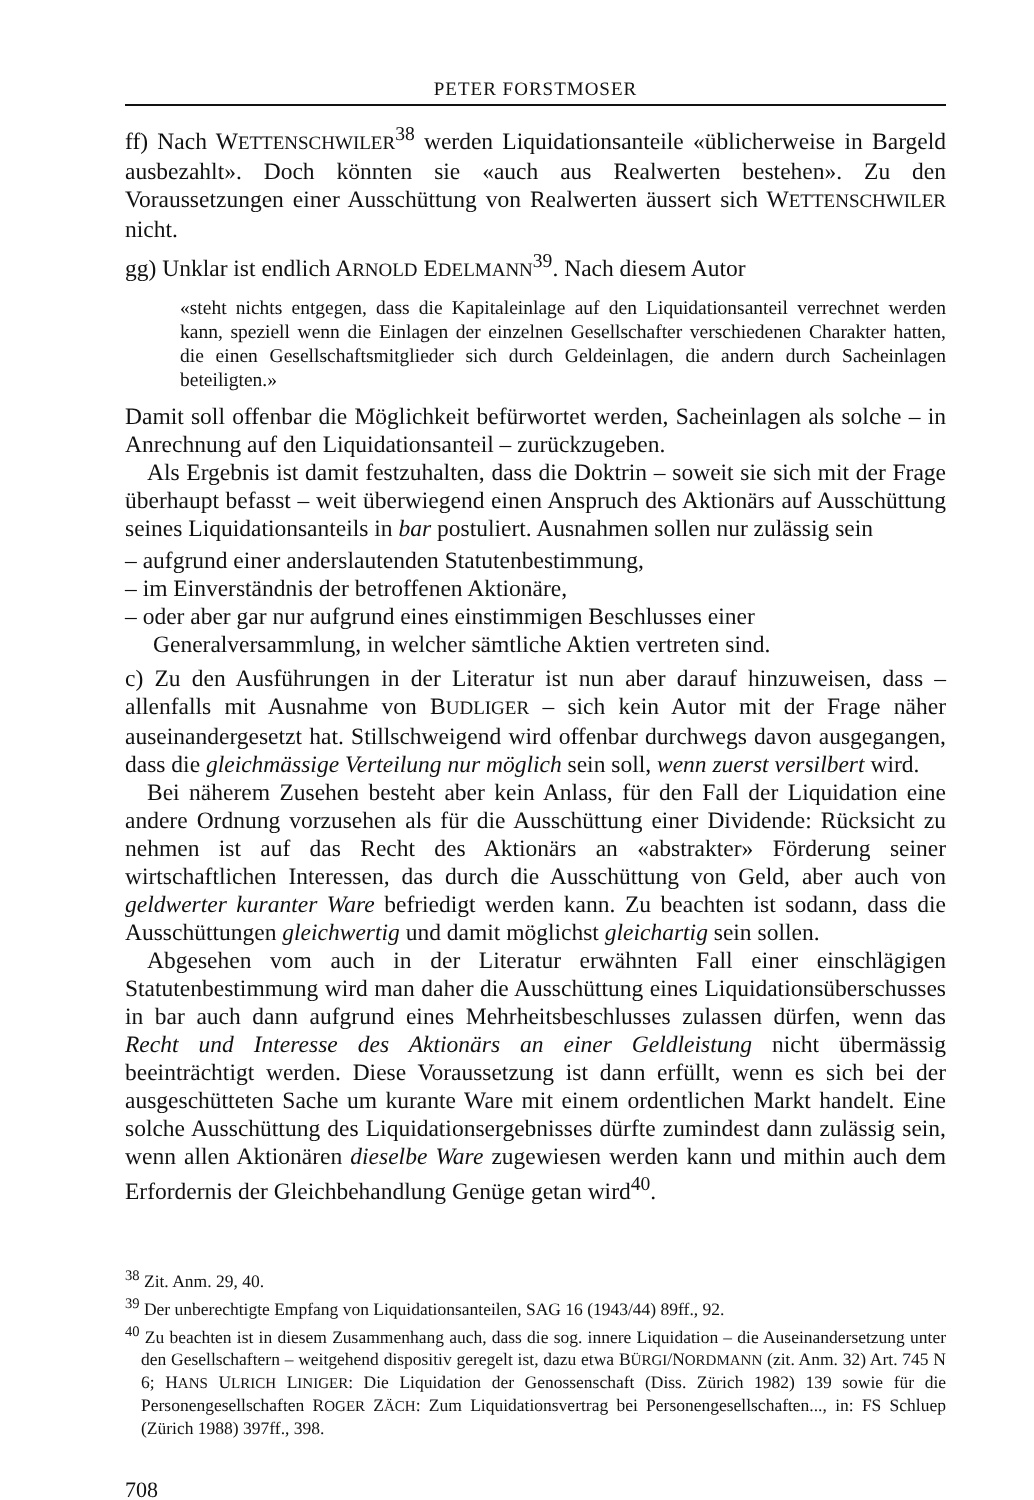PETER FORSTMOSER
ff) Nach WETTENSCHWILER<sup>38</sup> werden Liquidationsanteile «üblicherweise in Bargeld ausbezahlt». Doch könnten sie «auch aus Realwerten bestehen». Zu den Voraussetzungen einer Ausschüttung von Realwerten äussert sich WETTENSCHWILER nicht.
gg) Unklar ist endlich ARNOLD EDELMANN<sup>39</sup>. Nach diesem Autor
«steht nichts entgegen, dass die Kapitaleinlage auf den Liquidationsanteil verrechnet werden kann, speziell wenn die Einlagen der einzelnen Gesellschafter verschiedenen Charakter hatten, die einen Gesellschaftsmitglieder sich durch Geldeinlagen, die andern durch Sacheinlagen beteiligten.»
Damit soll offenbar die Möglichkeit befürwortet werden, Sacheinlagen als solche – in Anrechnung auf den Liquidationsanteil – zurückzugeben.
Als Ergebnis ist damit festzuhalten, dass die Doktrin – soweit sie sich mit der Frage überhaupt befasst – weit überwiegend einen Anspruch des Aktionärs auf Ausschüttung seines Liquidationsanteils in bar postuliert. Ausnahmen sollen nur zulässig sein
– aufgrund einer anderslautenden Statutenbestimmung,
– im Einverständnis der betroffenen Aktionäre,
– oder aber gar nur aufgrund eines einstimmigen Beschlusses einer Generalversammlung, in welcher sämtliche Aktien vertreten sind.
c) Zu den Ausführungen in der Literatur ist nun aber darauf hinzuweisen, dass – allenfalls mit Ausnahme von BUDLIGER – sich kein Autor mit der Frage näher auseinandergesetzt hat. Stillschweigend wird offenbar durchwegs davon ausgegangen, dass die gleichmässige Verteilung nur möglich sein soll, wenn zuerst versilbert wird.
Bei näherem Zusehen besteht aber kein Anlass, für den Fall der Liquidation eine andere Ordnung vorzusehen als für die Ausschüttung einer Dividende: Rücksicht zu nehmen ist auf das Recht des Aktionärs an «abstrakter» Förderung seiner wirtschaftlichen Interessen, das durch die Ausschüttung von Geld, aber auch von geldwerter kuranter Ware befriedigt werden kann. Zu beachten ist sodann, dass die Ausschüttungen gleichwertig und damit möglichst gleichartig sein sollen.
Abgesehen vom auch in der Literatur erwähnten Fall einer einschlägigen Statutenbestimmung wird man daher die Ausschüttung eines Liquidationsüberschusses in bar auch dann aufgrund eines Mehrheitsbeschlusses zulassen dürfen, wenn das Recht und Interesse des Aktionärs an einer Geldleistung nicht übermässig beeinträchtigt werden. Diese Voraussetzung ist dann erfüllt, wenn es sich bei der ausgeschütteten Sache um kurante Ware mit einem ordentlichen Markt handelt. Eine solche Ausschüttung des Liquidationsergebnisses dürfte zumindest dann zulässig sein, wenn allen Aktionären dieselbe Ware zugewiesen werden kann und mithin auch dem Erfordernis der Gleichbehandlung Genüge getan wird<sup>40</sup>.
<sup>38</sup> Zit. Anm. 29, 40.
<sup>39</sup> Der unberechtigte Empfang von Liquidationsanteilen, SAG 16 (1943/44) 89ff., 92.
<sup>40</sup> Zu beachten ist in diesem Zusammenhang auch, dass die sog. innere Liquidation – die Auseinandersetzung unter den Gesellschaftern – weitgehend dispositiv geregelt ist, dazu etwa BÜRGI/NORDMANN (zit. Anm. 32) Art. 745 N 6; HANS ULRICH LINIGER: Die Liquidation der Genossenschaft (Diss. Zürich 1982) 139 sowie für die Personengesellschaften ROGER ZÄCH: Zum Liquidationsvertrag bei Personengesellschaften..., in: FS Schluep (Zürich 1988) 397ff., 398.
708